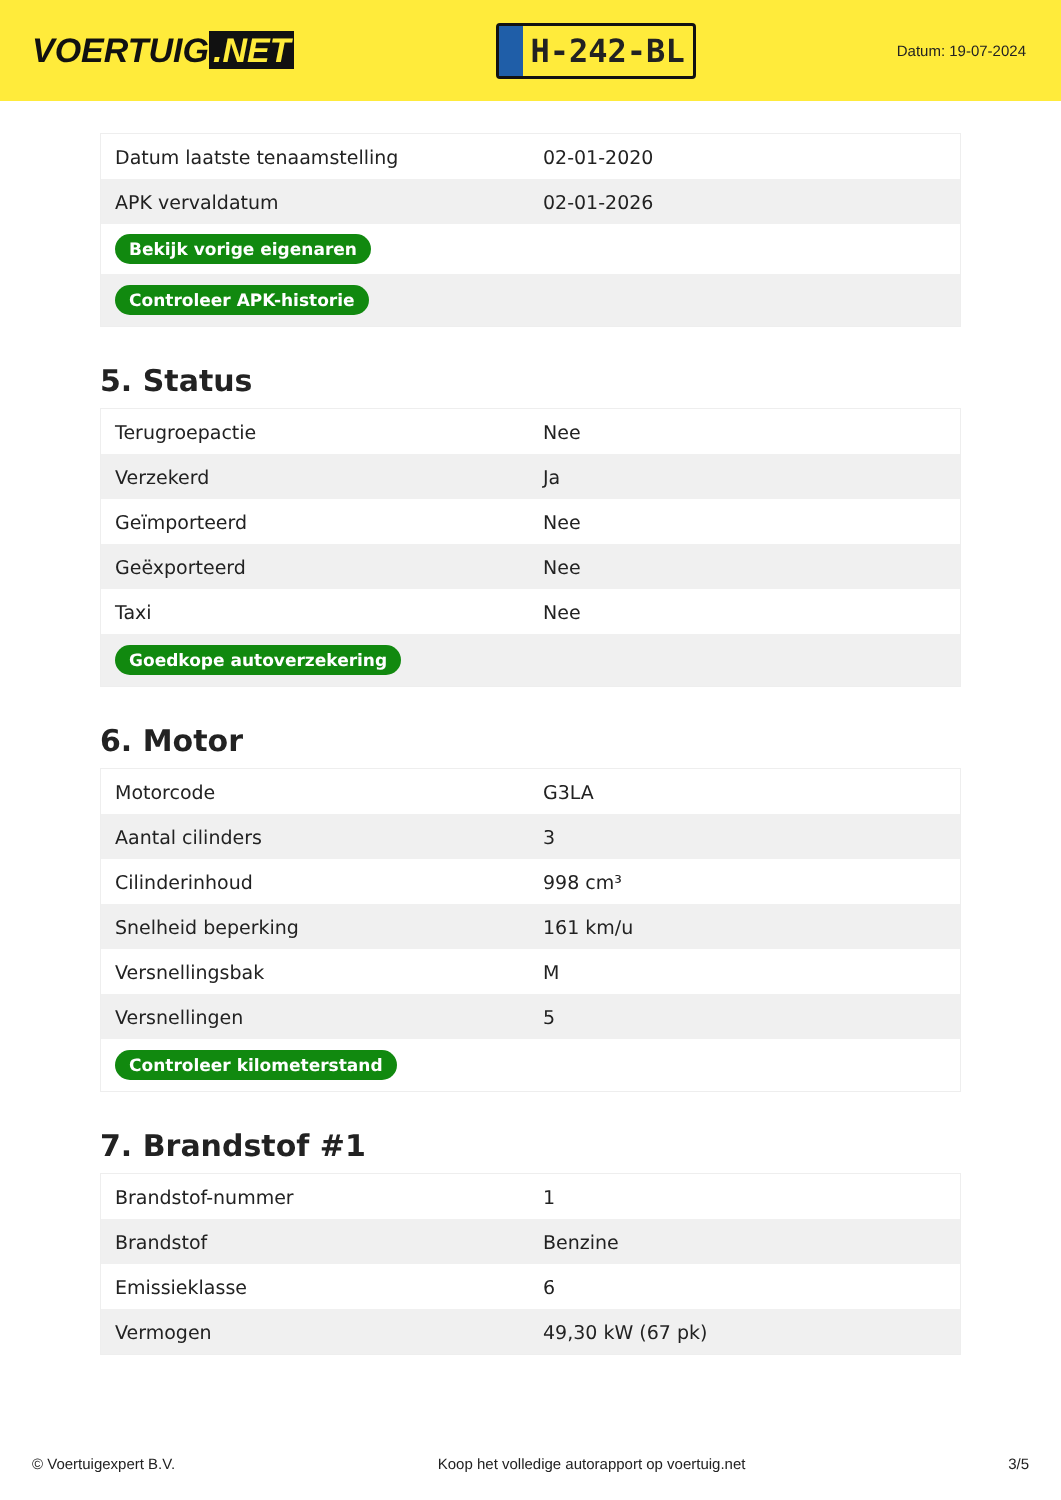VOERTUIG.NET
H-242-BL
Datum: 19-07-2024
| Datum laatste tenaamstelling | 02-01-2020 |
| APK vervaldatum | 02-01-2026 |
| Bekijk vorige eigenaren | |
| Controleer APK-historie | |
5. Status
| Terugroepactie | Nee |
| Verzekerd | Ja |
| Geïmporteerd | Nee |
| Geëxporteerd | Nee |
| Taxi | Nee |
| Goedkope autoverzekering | |
6. Motor
| Motorcode | G3LA |
| Aantal cilinders | 3 |
| Cilinderinhoud | 998 cm³ |
| Snelheid beperking | 161 km/u |
| Versnellingsbak | M |
| Versnellingen | 5 |
| Controleer kilometerstand | |
7. Brandstof #1
| Brandstof-nummer | 1 |
| Brandstof | Benzine |
| Emissieklasse | 6 |
| Vermogen | 49,30 kW (67 pk) |
© Voertuigexpert B.V. Koop het volledige autorapport op voertuig.net 3/5